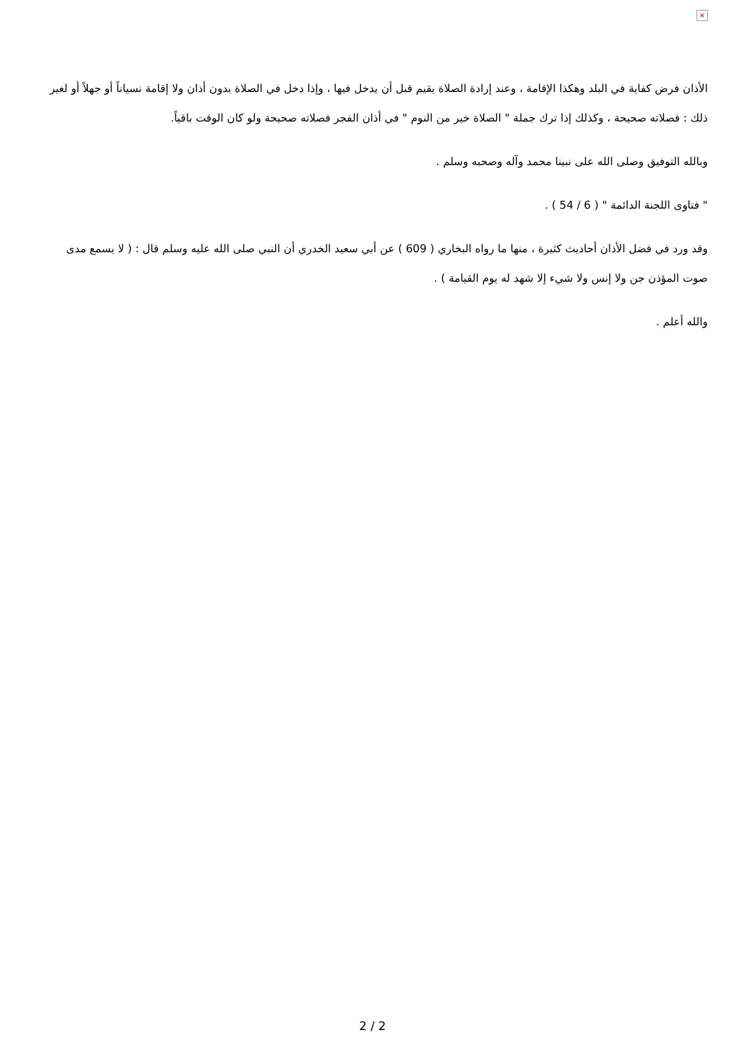×
الأذان فرض كفاية في البلد وهكذا الإقامة ، وعند إرادة الصلاة يقيم قبل أن يدخل فيها ، وإذا دخل في الصلاة بدون أذان ولا إقامة نسياناً أو جهلاً أو لغير ذلك : فصلاته صحيحة ، وكذلك إذا ترك جملة " الصلاة خير من النوم " في أذان الفجر فصلاته صحيحة ولو كان الوقت باقياً.
وبالله التوفيق وصلى الله على نبينا محمد وآله وصحبه وسلم .
" فتاوى اللجنة الدائمة " ( 6 / 54 ) .
وقد ورد في فضل الأذان أحاديث كثيرة ، منها ما رواه البخاري ( 609 ) عن أبي سعيد الخدري أن النبي صلى الله عليه وسلم قال : ( لا يسمع مدى صوت المؤذن جن ولا إنس ولا شيء إلا شهد له يوم القيامة ) .
والله أعلم .
2 / 2